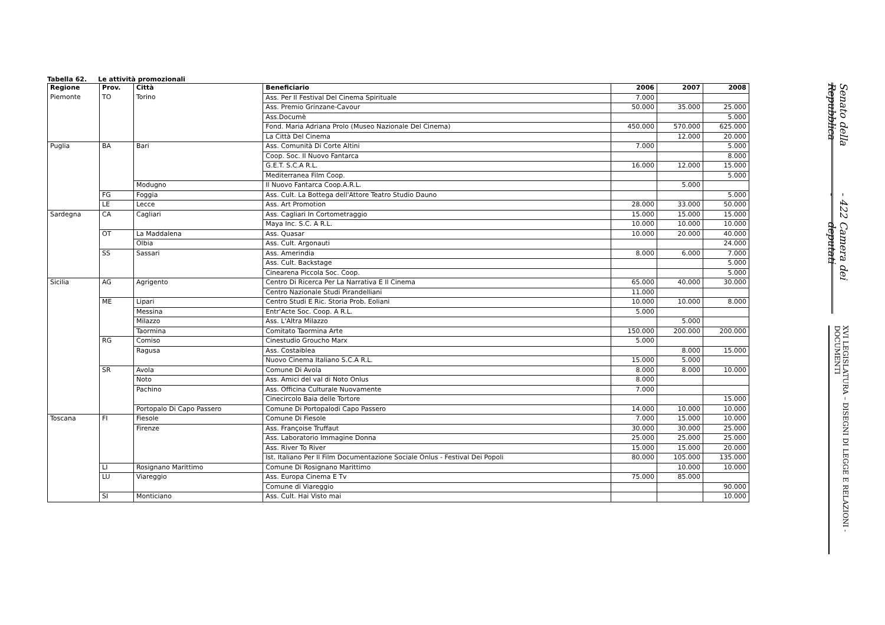Tabella 62. Le attività promozionali
| Regione | Prov. | Città | Beneficiario | 2006 | 2007 | 2008 |
| --- | --- | --- | --- | --- | --- | --- |
| Piemonte | TO | Torino | Ass. Per Il Festival Del Cinema Spirituale | 7.000 | | |
| | | | Ass. Premio Grinzane-Cavour | 50.000 | 35.000 | 25.000 |
| | | | Ass.Documè | | | 5.000 |
| | | | Fond. Maria Adriana Prolo (Museo Nazionale Del Cinema) | 450.000 | 570.000 | 625.000 |
| | | | La Città Del Cinema | | 12.000 | 20.000 |
| Puglia | BA | Bari | Ass. Comunità Di Corte Altini | 7.000 | | 5.000 |
| | | | Coop. Soc. Il Nuovo Fantarca | | | 8.000 |
| | | | G.E.T. S.C.A R.L. | 16.000 | 12.000 | 15.000 |
| | | | Mediterranea Film Coop. | | | 5.000 |
| | | Modugno | Il Nuovo Fantarca Coop.A.R.L. | | 5.000 | |
| | FG | Foggia | Ass. Cult. La Bottega dell'Attore Teatro Studio Dauno | | | 5.000 |
| | LE | Lecce | Ass. Art Promotion | 28.000 | 33.000 | 50.000 |
| Sardegna | CA | Cagliari | Ass. Cagliari In Cortometraggio | 15.000 | 15.000 | 15.000 |
| | | | Maya Inc. S.C. A R.L. | 10.000 | 10.000 | 10.000 |
| | OT | La Maddalena | Ass. Quasar | 10.000 | 20.000 | 40.000 |
| | | Olbia | Ass. Cult. Argonauti | | | 24.000 |
| | SS | Sassari | Ass. Amerindia | 8.000 | 6.000 | 7.000 |
| | | | Ass. Cult. Backstage | | | 5.000 |
| | | | Cinearena Piccola Soc. Coop. | | | 5.000 |
| Sicilia | AG | Agrigento | Centro Di Ricerca Per La Narrativa E Il Cinema | 65.000 | 40.000 | 30.000 |
| | | | Centro Nazionale Studi Pirandelliani | 11.000 | | |
| | ME | Lipari | Centro Studi E Ric. Storia Prob. Eoliani | 10.000 | 10.000 | 8.000 |
| | | Messina | Entr'Acte Soc. Coop. A R.L. | 5.000 | | |
| | | Milazzo | Ass. L'Altra Milazzo | | 5.000 | |
| | | Taormina | Comitato Taormina Arte | 150.000 | 200.000 | 200.000 |
| | RG | Comiso | Cinestudio Groucho Marx | 5.000 | | |
| | | Ragusa | Ass. Costaiblea | | 8.000 | 15.000 |
| | | | Nuovo Cinema Italiano S.C.A R.L. | 15.000 | 5.000 | |
| | SR | Avola | Comune Di Avola | 8.000 | 8.000 | 10.000 |
| | | Noto | Ass. Amici del val di Noto Onlus | 8.000 | | |
| | | Pachino | Ass. Officina Culturale Nuovamente | 7.000 | | |
| | | | Cinecircolo Baia delle Tortore | | | 15.000 |
| | | Portopalo Di Capo Passero | Comune Di Portopalodi Capo Passero | 14.000 | 10.000 | 10.000 |
| Toscana | FI | Fiesole | Comune Di Fiesole | 7.000 | 15.000 | 10.000 |
| | | Firenze | Ass. Françoise Truffaut | 30.000 | 30.000 | 25.000 |
| | | | Ass. Laboratorio Immagine Donna | 25.000 | 25.000 | 25.000 |
| | | | Ass. River To River | 15.000 | 15.000 | 20.000 |
| | | | Ist. Italiano Per Il Film Documentazione Sociale Onlus - Festival Dei Popoli | 80.000 | 105.000 | 135.000 |
| | LI | Rosignano Marittimo | Comune Di Rosignano Marittimo | | 10.000 | 10.000 |
| | LU | Viareggio | Ass. Europa Cinema E Tv | 75.000 | 85.000 | |
| | | | Comune di Viareggio | | | 90.000 |
| | SI | Monticiano | Ass. Cult. Hai Visto mai | | | 10.000 |
Senato della Repubblica - 422 - Camera dei deputati
XVI LEGISLATURA – DISEGNI DI LEGGE E RELAZIONI - DOCUMENTI